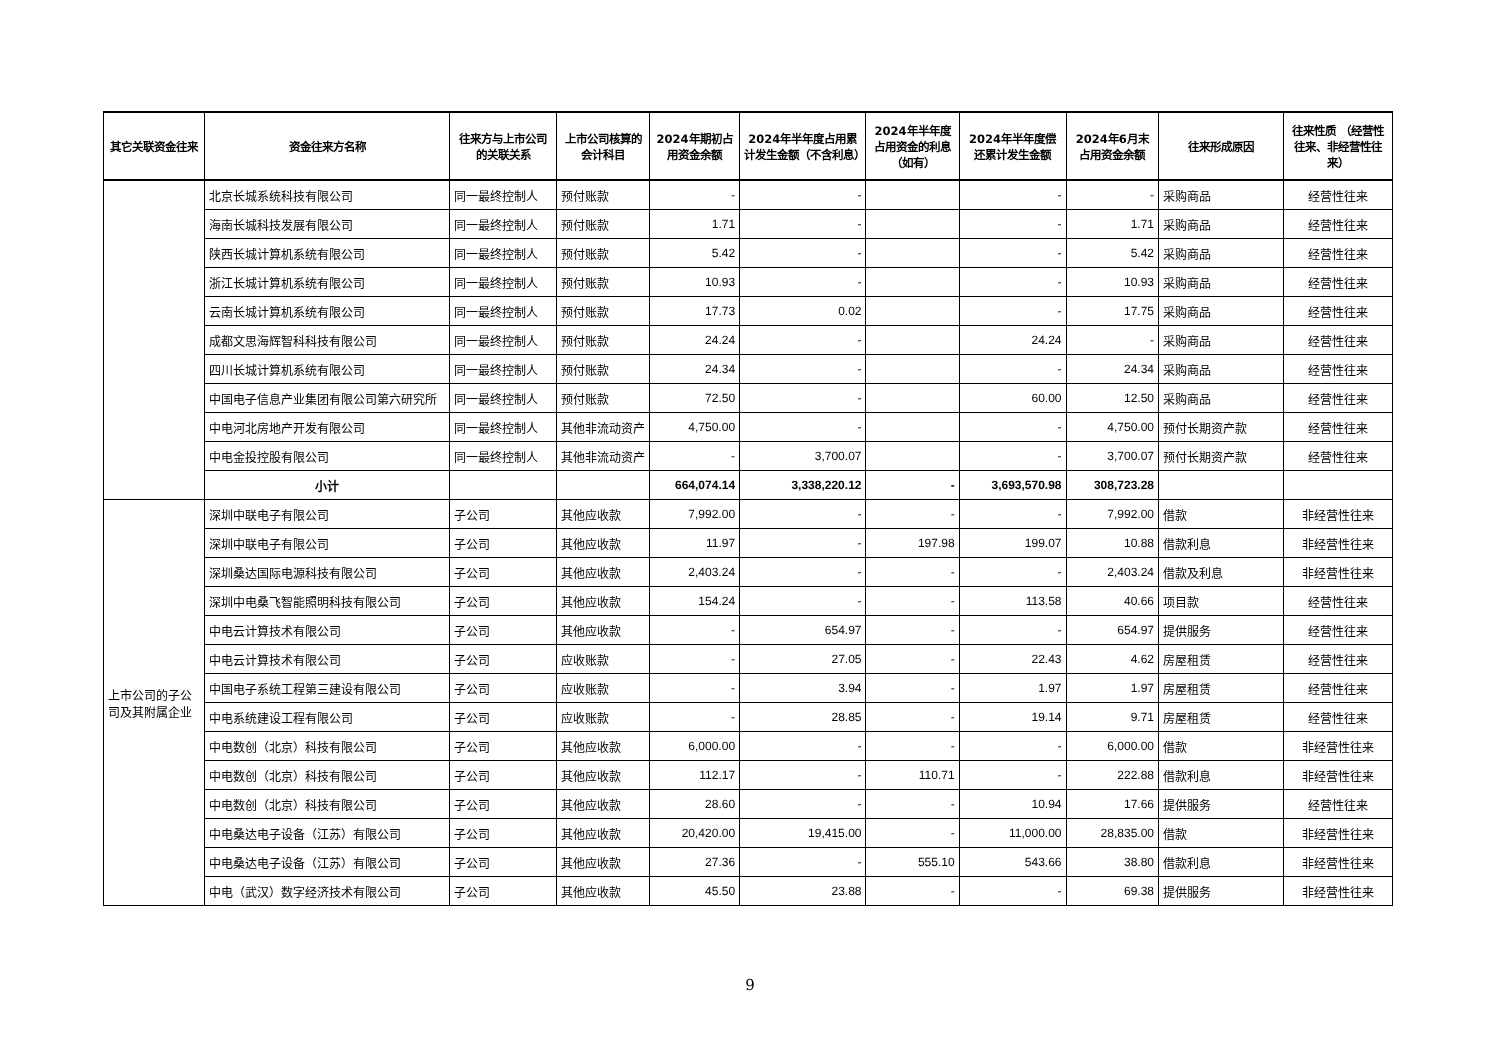| 其它关联资金往来 | 资金往来方名称 | 往来方与上市公司的关联关系 | 上市公司核算的会计科目 | 2024年期初占用资金余额 | 2024年半年度占用累计发生金额（不含利息） | 2024年半年度占用资金的利息（如有） | 2024年半年度偿还累计发生金额 | 2024年6月末占用资金余额 | 往来形成原因 | 往来性质 （经营性往来、非经营性往来） |
| --- | --- | --- | --- | --- | --- | --- | --- | --- | --- | --- |
| | 北京长城系统科技有限公司 | 同一最终控制人 | 预付账款 | - | - | | - | - | 采购商品 | 经营性往来 |
| | 海南长城科技发展有限公司 | 同一最终控制人 | 预付账款 | 1.71 | - | | - | 1.71 | 采购商品 | 经营性往来 |
| | 陕西长城计算机系统有限公司 | 同一最终控制人 | 预付账款 | 5.42 | - | | - | 5.42 | 采购商品 | 经营性往来 |
| | 浙江长城计算机系统有限公司 | 同一最终控制人 | 预付账款 | 10.93 | - | | - | 10.93 | 采购商品 | 经营性往来 |
| | 云南长城计算机系统有限公司 | 同一最终控制人 | 预付账款 | 17.73 | 0.02 | | - | 17.75 | 采购商品 | 经营性往来 |
| | 成都文思海辉智科科技有限公司 | 同一最终控制人 | 预付账款 | 24.24 | - | | 24.24 | - | 采购商品 | 经营性往来 |
| | 四川长城计算机系统有限公司 | 同一最终控制人 | 预付账款 | 24.34 | - | | - | 24.34 | 采购商品 | 经营性往来 |
| | 中国电子信息产业集团有限公司第六研究所 | 同一最终控制人 | 预付账款 | 72.50 | - | | 60.00 | 12.50 | 采购商品 | 经营性往来 |
| | 中电河北房地产开发有限公司 | 同一最终控制人 | 其他非流动资产 | 4,750.00 | - | | - | 4,750.00 | 预付长期资产款 | 经营性往来 |
| | 中电金投控股有限公司 | 同一最终控制人 | 其他非流动资产 | - | 3,700.07 | | - | 3,700.07 | 预付长期资产款 | 经营性往来 |
| | 小计 | | | 664,074.14 | 3,338,220.12 | - | 3,693,570.98 | 308,723.28 | | |
| 上市公司的子公司及其附属企业 | 深圳中联电子有限公司 | 子公司 | 其他应收款 | 7,992.00 | - | - | - | 7,992.00 | 借款 | 非经营性往来 |
| | 深圳中联电子有限公司 | 子公司 | 其他应收款 | 11.97 | - | 197.98 | 199.07 | 10.88 | 借款利息 | 非经营性往来 |
| | 深圳桑达国际电源科技有限公司 | 子公司 | 其他应收款 | 2,403.24 | - | - | - | 2,403.24 | 借款及利息 | 非经营性往来 |
| | 深圳中电桑飞智能照明科技有限公司 | 子公司 | 其他应收款 | 154.24 | - | - | 113.58 | 40.66 | 项目款 | 经营性往来 |
| | 中电云计算技术有限公司 | 子公司 | 其他应收款 | - | 654.97 | - | - | 654.97 | 提供服务 | 经营性往来 |
| | 中电云计算技术有限公司 | 子公司 | 应收账款 | - | 27.05 | - | 22.43 | 4.62 | 房屋租赁 | 经营性往来 |
| | 中国电子系统工程第三建设有限公司 | 子公司 | 应收账款 | - | 3.94 | - | 1.97 | 1.97 | 房屋租赁 | 经营性往来 |
| | 中电系统建设工程有限公司 | 子公司 | 应收账款 | - | 28.85 | - | 19.14 | 9.71 | 房屋租赁 | 经营性往来 |
| | 中电数创（北京）科技有限公司 | 子公司 | 其他应收款 | 6,000.00 | - | - | - | 6,000.00 | 借款 | 非经营性往来 |
| | 中电数创（北京）科技有限公司 | 子公司 | 其他应收款 | 112.17 | - | 110.71 | - | 222.88 | 借款利息 | 非经营性往来 |
| | 中电数创（北京）科技有限公司 | 子公司 | 其他应收款 | 28.60 | - | - | 10.94 | 17.66 | 提供服务 | 经营性往来 |
| | 中电桑达电子设备（江苏）有限公司 | 子公司 | 其他应收款 | 20,420.00 | 19,415.00 | - | 11,000.00 | 28,835.00 | 借款 | 非经营性往来 |
| | 中电桑达电子设备（江苏）有限公司 | 子公司 | 其他应收款 | 27.36 | - | 555.10 | 543.66 | 38.80 | 借款利息 | 非经营性往来 |
| | 中电（武汉）数字经济技术有限公司 | 子公司 | 其他应收款 | 45.50 | 23.88 | - | - | 69.38 | 提供服务 | 非经营性往来 |
9